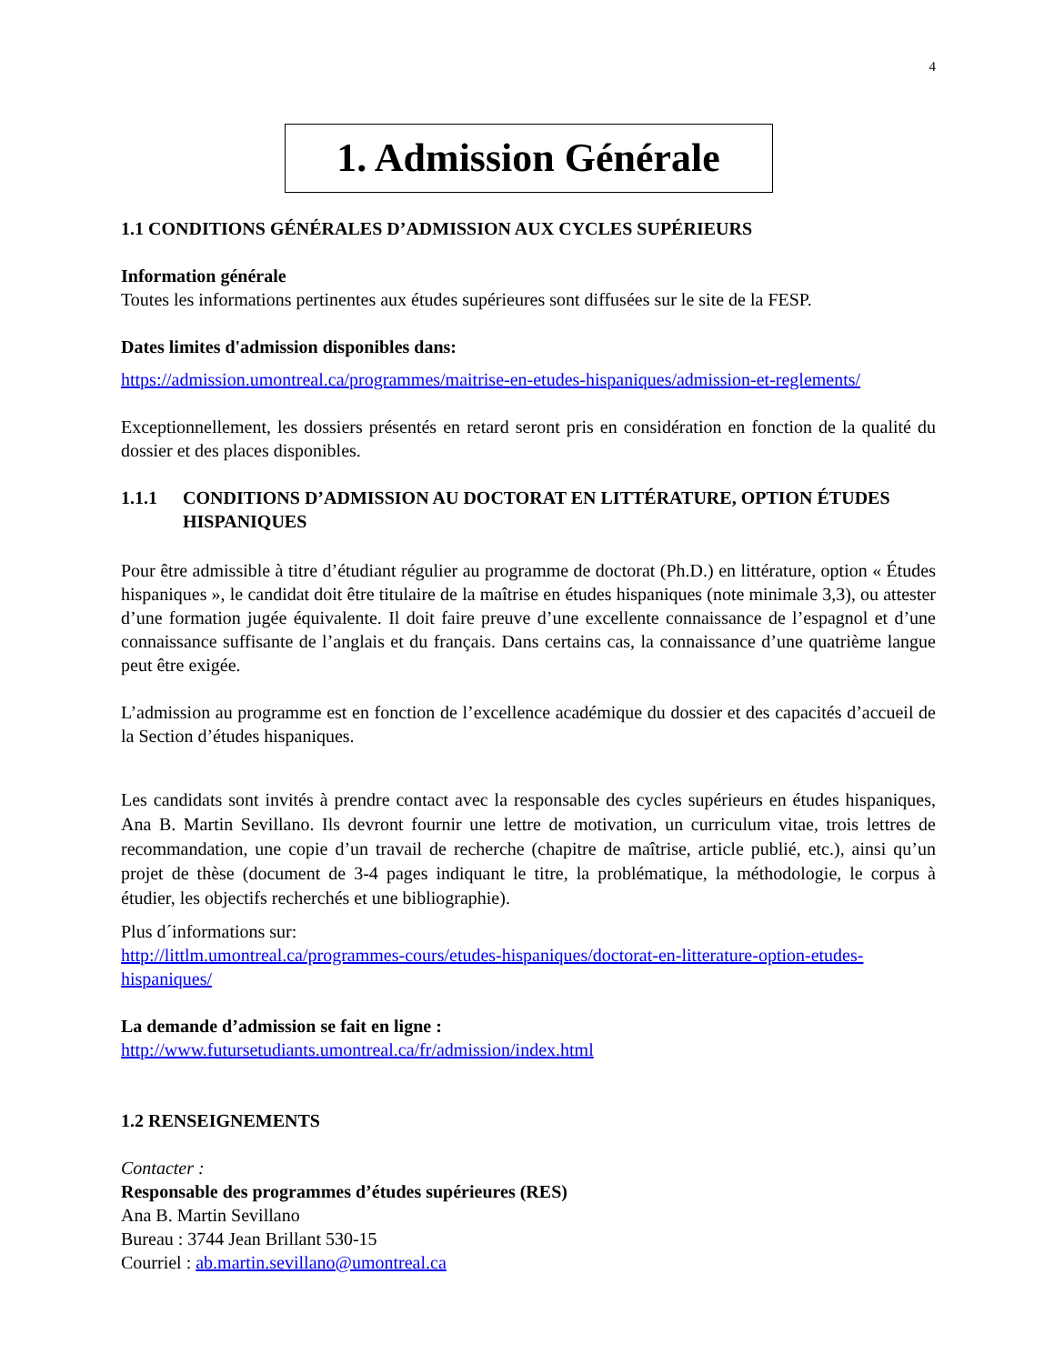4
1. Admission Générale
1.1 CONDITIONS GÉNÉRALES D’ADMISSION AUX CYCLES SUPÉRIEURS
Information générale
Toutes les informations pertinentes aux études supérieures sont diffusées sur le site de la FESP.
Dates limites d'admission disponibles dans:
https://admission.umontreal.ca/programmes/maitrise-en-etudes-hispaniques/admission-et-reglements/
Exceptionnellement, les dossiers présentés en retard seront pris en considération en fonction de la qualité du dossier et des places disponibles.
1.1.1 CONDITIONS D’ADMISSION AU DOCTORAT EN LITTÉRATURE, OPTION ÉTUDES HISPANIQUES
Pour être admissible à titre d’étudiant régulier au programme de doctorat (Ph.D.) en littérature, option « Études hispaniques », le candidat doit être titulaire de la maîtrise en études hispaniques (note minimale 3,3), ou attester d’une formation jugée équivalente. Il doit faire preuve d’une excellente connaissance de l’espagnol et d’une connaissance suffisante de l’anglais et du français. Dans certains cas, la connaissance d’une quatrième langue peut être exigée.
L’admission au programme est en fonction de l’excellence académique du dossier et des capacités d’accueil de la Section d’études hispaniques.
Les candidats sont invités à prendre contact avec la responsable des cycles supérieurs en études hispaniques, Ana B. Martin Sevillano. Ils devront fournir une lettre de motivation, un curriculum vitae, trois lettres de recommandation, une copie d’un travail de recherche (chapitre de maîtrise, article publié, etc.), ainsi qu’un projet de thèse (document de 3-4 pages indiquant le titre, la problématique, la méthodologie, le corpus à étudier, les objectifs recherchés et une bibliographie).
Plus d´informations sur:
http://littlm.umontreal.ca/programmes-cours/etudes-hispaniques/doctorat-en-litterature-option-etudes-hispaniques/
La demande d’admission se fait en ligne :
http://www.futursetudiants.umontreal.ca/fr/admission/index.html
1.2 RENSEIGNEMENTS
Contacter :
Responsable des programmes d’études supérieures (RES)
Ana B. Martin Sevillano
Bureau : 3744 Jean Brillant 530-15
Courriel : ab.martin.sevillano@umontreal.ca